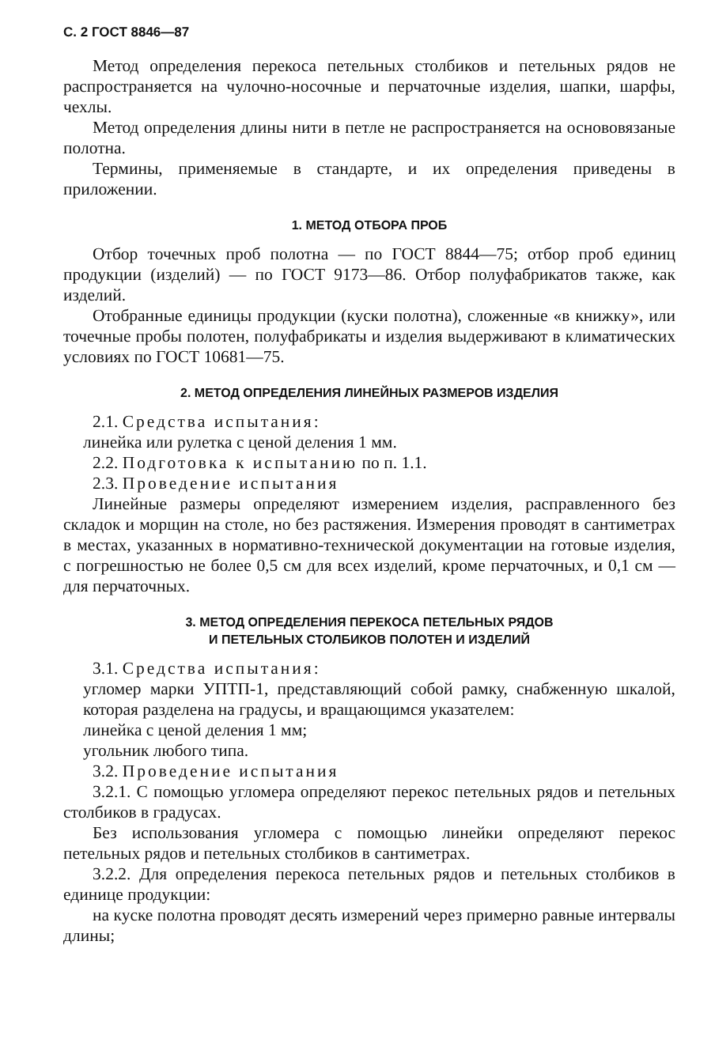С. 2 ГОСТ 8846—87
Метод определения перекоса петельных столбиков и петельных рядов не распространяется на чулочно-носочные и перчаточные изделия, шапки, шарфы, чехлы.
Метод определения длины нити в петле не распространяется на основовязаные полотна.
Термины, применяемые в стандарте, и их определения приведены в приложении.
1. МЕТОД ОТБОРА ПРОБ
Отбор точечных проб полотна — по ГОСТ 8844—75; отбор проб единиц продукции (изделий) — по ГОСТ 9173—86. Отбор полуфабрикатов также, как изделий.
Отобранные единицы продукции (куски полотна), сложенные «в книжку», или точечные пробы полотен, полуфабрикаты и изделия выдерживают в климатических условиях по ГОСТ 10681—75.
2. МЕТОД ОПРЕДЕЛЕНИЯ ЛИНЕЙНЫХ РАЗМЕРОВ ИЗДЕЛИЯ
2.1. Средства испытания:
линейка или рулетка с ценой деления 1 мм.
2.2. Подготовка к испытанию по п. 1.1.
2.3. Проведение испытания
Линейные размеры определяют измерением изделия, расправленного без складок и морщин на столе, но без растяжения. Измерения проводят в сантиметрах в местах, указанных в нормативно-технической документации на готовые изделия, с погрешностью не более 0,5 см для всех изделий, кроме перчаточных, и 0,1 см — для перчаточных.
3. МЕТОД ОПРЕДЕЛЕНИЯ ПЕРЕКОСА ПЕТЕЛЬНЫХ РЯДОВ
И ПЕТЕЛЬНЫХ СТОЛБИКОВ ПОЛОТЕН И ИЗДЕЛИЙ
3.1. Средства испытания:
угломер марки УПТП-1, представляющий собой рамку, снабженную шкалой, которая разделена на градусы, и вращающимся указателем:
линейка с ценой деления 1 мм;
угольник любого типа.
3.2. Проведение испытания
3.2.1. С помощью угломера определяют перекос петельных рядов и петельных столбиков в градусах.
Без использования угломера с помощью линейки определяют перекос петельных рядов и петельных столбиков в сантиметрах.
3.2.2. Для определения перекоса петельных рядов и петельных столбиков в единице продукции:
на куске полотна проводят десять измерений через примерно равные интервалы длины;